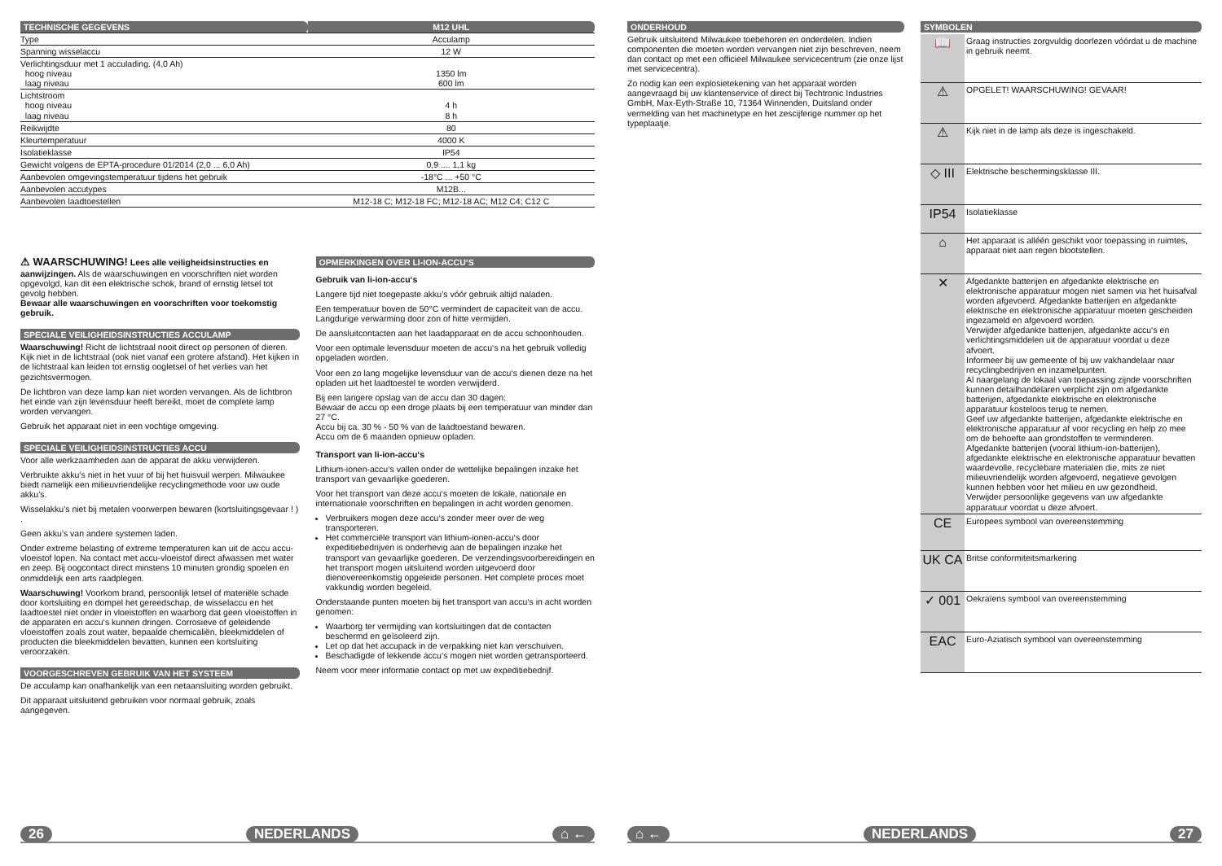| TECHNISCHE GEGEVENS | M12 UHL |
| Type | Acculamp |
| Spanning wisselaccu | 12 W |
| Verlichtingsduur met 1 acculading. (4,0 Ah) hoog niveau laag niveau | 1350 lm 600 lm |
| Lichtstroom hoog niveau laag niveau | 4 h 8 h |
| Reikwijdte | 80 |
| Kleurtemperatuur | 4000 K |
| Isolatieklasse | IP54 |
| Gewicht volgens de EPTA-procedure 01/2014 (2,0 ... 6,0 Ah) | 0,9 .... 1,1 kg |
| Aanbevolen omgevingstemperatuur tijdens het gebruik | -18°C ... +50 °C |
| Aanbevolen accutypes | M12B... |
| Aanbevolen laadtoestellen | M12-18 C; M12-18 FC; M12-18 AC; M12 C4; C12 C |
⚠ WAARSCHUWING! Lees alle veiligheidsinstructies en aanwijzingen. Als de waarschuwingen en voorschriften niet worden opgevolgd, kan dit een elektrische schok, brand of ernstig letsel tot gevolg hebben.
Bewaar alle waarschuwingen en voorschriften voor toekomstig gebruik.
SPECIALE VEILIGHEIDSINSTRUCTIES ACCULAMP
Waarschuwing! Richt de lichtstraal nooit direct op personen of dieren. Kijk niet in de lichtstraal (ook niet vanaf een grotere afstand). Het kijken in de lichtstraal kan leiden tot ernstig oogletsel of het verlies van het gezichtsvermogen.
De lichtbron van deze lamp kan niet worden vervangen. Als de lichtbron het einde van zijn levensduur heeft bereikt, moet de complete lamp worden vervangen.
Gebruik het apparaat niet in een vochtige omgeving.
SPECIALE VEILIGHEIDSINSTRUCTIES ACCU
Voor alle werkzaamheden aan de apparat de akku verwijderen.
Verbruikte akku’s niet in het vuur of bij het huisvuil werpen. Milwaukee biedt namelijk een milieuvriendelijke recyclingmethode voor uw oude akku’s.
Wisselakku’s niet bij metalen voorwerpen bewaren (kortsluitingsgevaar ! ) .
Geen akku’s van andere systemen laden.
Onder extreme belasting of extreme temperaturen kan uit de accu accu-vloeistof lopen. Na contact met accu-vloeistof direct afwassen met water en zeep. Bij oogcontact direct minstens 10 minuten grondig spoelen en onmiddelijk een arts raadplegen.
Waarschuwing! Voorkom brand, persoonlijk letsel of materiële schade door kortsluiting en dompel het gereedschap, de wisselaccu en het laadtoestel niet onder in vloeistoffen en waarborg dat geen vloeistoffen in de apparaten en accu‘s kunnen dringen. Corrosieve of geleidende vloeistoffen zoals zout water, bepaalde chemicaliën, bleekmiddelen of producten die bleekmiddelen bevatten, kunnen een kortsluiting veroorzaken.
VOORGESCHREVEN GEBRUIK VAN HET SYSTEEM
De acculamp kan onafhankelijk van een netaansluiting worden gebruikt.
Dit apparaat uitsluitend gebruiken voor normaal gebruik, zoals aangegeven.
OPMERKINGEN OVER LI-ION-ACCU‘S
Gebruik van li-ion-accu‘s
Langere tijd niet toegepaste akku’s vóór gebruik altijd naladen.
Een temperatuur boven de 50°C vermindert de capaciteit van de accu. Langdurige verwarming door zon of hitte vermijden.
De aansluitcontacten aan het laadapparaat en de accu schoonhouden.
Voor een optimale levensduur moeten de accu‘s na het gebruik volledig opgeladen worden.
Voor een zo lang mogelijke levensduur van de accu‘s dienen deze na het opladen uit het laadtoestel te worden verwijderd.
Bij een langere opslag van de accu dan 30 dagen:
Bewaar de accu op een droge plaats bij een temperatuur van minder dan 27 °C.
Accu bij ca. 30 % - 50 % van de laadtoestand bewaren.
Accu om de 6 maanden opnieuw opladen.
Transport van li-ion-accu‘s
Lithium-ionen-accu‘s vallen onder de wettelijke bepalingen inzake het transport van gevaarlijke goederen.
Voor het transport van deze accu‘s moeten de lokale, nationale en internationale voorschriften en bepalingen in acht worden genomen.
Verbruikers mogen deze accu‘s zonder meer over de weg transporteren.
Het commerciële transport van lithium-ionen-accu‘s door expeditiebedrijven is onderhevig aan de bepalingen inzake het transport van gevaarlijke goederen. De verzendingsvoorbereidingen en het transport mogen uitsluitend worden uitgevoerd door dienovereenkomstig opgeleide personen. Het complete proces moet vakkundig worden begeleid.
Onderstaande punten moeten bij het transport van accu‘s in acht worden genomen:
Waarborg ter vermijding van kortsluitingen dat de contacten beschermd en geïsoleerd zijn.
Let op dat het accupack in de verpakking niet kan verschuiven.
Beschadigde of lekkende accu‘s mogen niet worden getransporteerd.
Neem voor meer informatie contact op met uw expeditiebedrijf.
26 NEDERLANDS ⌂ ←
ONDERHOUD
Gebruik uitsluitend Milwaukee toebehoren en onderdelen. Indien componenten die moeten worden vervangen niet zijn beschreven, neem dan contact op met een officieel Milwaukee servicecentrum (zie onze lijst met servicecentra).
Zo nodig kan een explosietekening van het apparaat worden aangevraagd bij uw klantenservice of direct bij Techtronic Industries GmbH, Max-Eyth-Straße 10, 71364 Winnenden, Duitsland onder vermelding van het machinetype en het zescijferige nummer op het typeplaatje.
SYMBOLEN
| 📖 | Graag instructies zorgvuldig doorlezen vóórdat u de machine in gebruik neemt. |
| ⚠ | OPGELET! WAARSCHUWING! GEVAAR! |
| ⚠ | Kijk niet in de lamp als deze is ingeschakeld. |
| ◇ III | Elektrische beschermingsklasse III. |
| IP54 | Isolatieklasse |
| ⌂ | Het apparaat is alléén geschikt voor toepassing in ruimtes, apparaat niet aan regen blootstellen. |
| ✕ | Afgedankte batterijen en afgedankte elektrische en elektronische apparatuur mogen niet samen via het huisafval worden afgevoerd. Afgedankte batterijen en afgedankte elektrische en elektronische apparatuur moeten gescheiden ingezameld en afgevoerd worden. Verwijder afgedankte batterijen, afgedankte accu‘s en verlichtingsmiddelen uit de apparatuur voordat u deze afvoert. Informeer bij uw gemeente of bij uw vakhandelaar naar recyclingbedrijven en inzamelpunten. Al naargelang de lokaal van toepassing zijnde voorschriften kunnen detailhandelaren verplicht zijn om afgedankte batterijen, afgedankte elektrische en elektronische apparatuur kosteloos terug te nemen. Geef uw afgedankte batterijen, afgedankte elektrische en elektronische apparatuur af voor recycling en help zo mee om de behoefte aan grondstoffen te verminderen. Afgedankte batterijen (vooral lithium-ion-batterijen), afgedankte elektrische en elektronische apparatuur bevatten waardevolle, recyclebare materialen die, mits ze niet milieuvriendelijk worden afgevoerd, negatieve gevolgen kunnen hebben voor het milieu en uw gezondheid. Verwijder persoonlijke gegevens van uw afgedankte apparatuur voordat u deze afvoert. |
| CE | Europees symbool van overeenstemming |
| UK CA | Britse conformiteitsmarkering |
| ✓ 001 | Oekraïens symbool van overeenstemming |
| EAC | Euro-Aziatisch symbool van overeenstemming |
⌂ ← NEDERLANDS 27